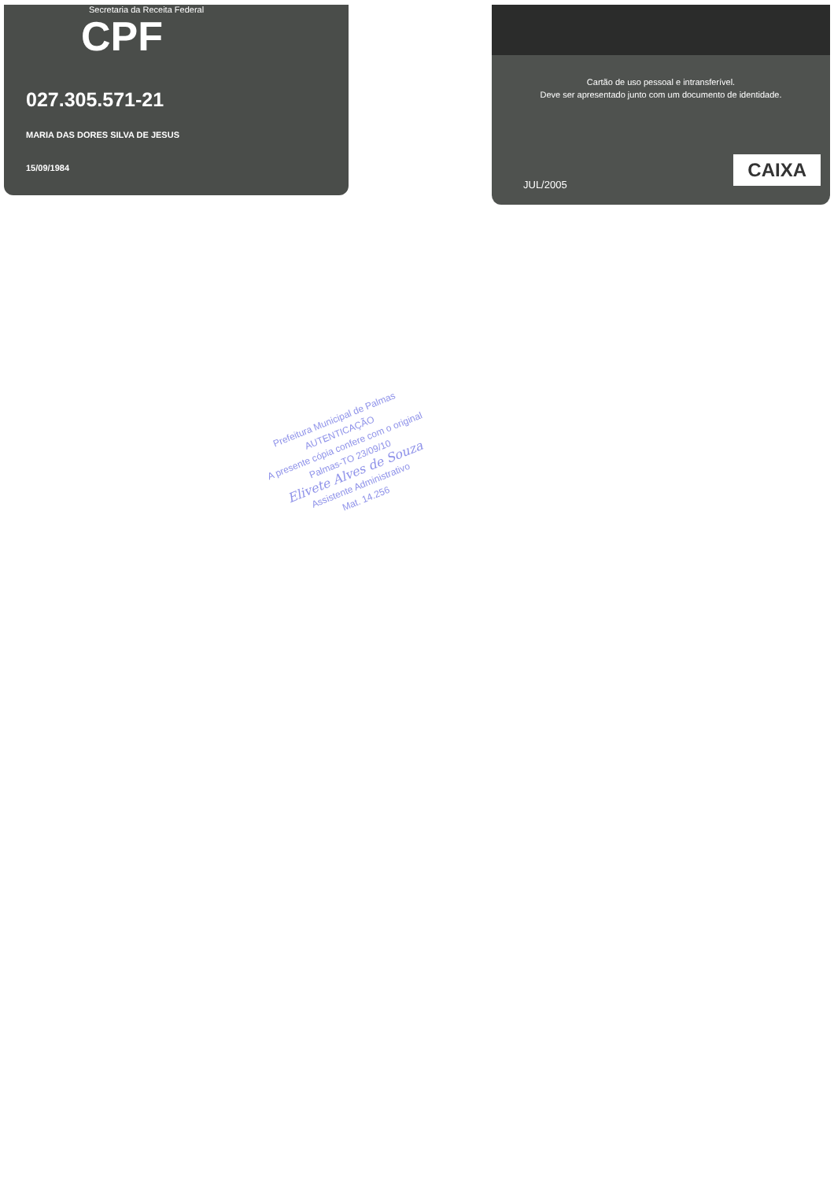Secretaria da Receita Federal
CPF
027.305.571-21
MARIA DAS DORES SILVA DE JESUS
15/09/1984
Cartão de uso pessoal e intransferível.
Deve ser apresentado junto com um documento de identidade.
JUL/2005 CAIXA
Prefeitura Municipal de Palmas
AUTENTICAÇÃO
A presente cópia confere com o original
Palmas-TO 23/09/10
Elivete Alves de Souza
Assistente Administrativo
Mat. 14.256